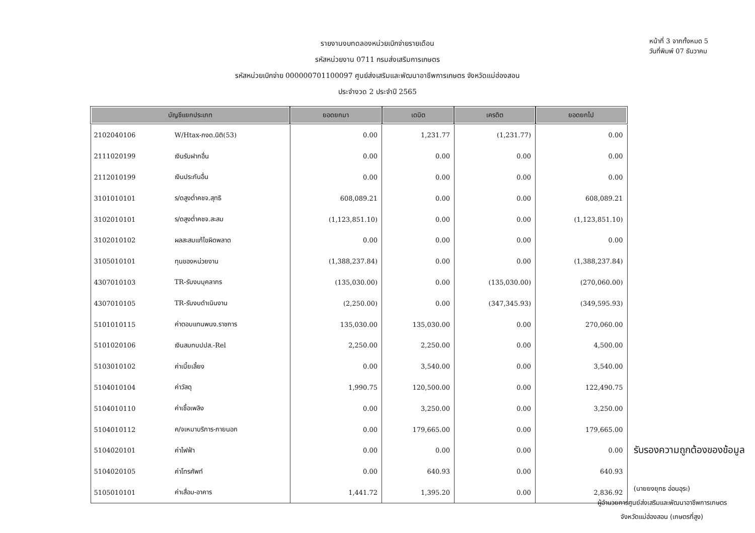รายงานงบทดลองหน่วยเบิกจ่ายรายเดือน
รหัสหน่วยงาน 0711 กรมส่งเสริมการเกษตร
รหัสหน่วยเบิกจ่าย 000000701100097 ศูนย์ส่งเสริมและพัฒนาอาชีพการเกษตร จังหวัดแม่ฮ่องสอน
ประจำงวด 2 ประจำปี 2565
หน้าที่ 3 จากทั้งหมด 5
วันที่พิมพ์ 07 ธันวาคม
| บัญชีแยกประเภท | | ยอดยกมา | เดบิต | เครดิต | ยอดยกไป |
| --- | --- | --- | --- | --- | --- |
| 2102040106 | W/Htax-ภงด.นิติ(53) | 0.00 | 1,231.77 | (1,231.77) | 0.00 |
| 2111020199 | เงินรับฝากอื่น | 0.00 | 0.00 | 0.00 | 0.00 |
| 2112010199 | เงินประกันอื่น | 0.00 | 0.00 | 0.00 | 0.00 |
| 3101010101 | ร/ดสูงต่ำคชจ.สุทธิ | 608,089.21 | 0.00 | 0.00 | 608,089.21 |
| 3102010101 | ร/ดสูงต่ำคชจ.สะสม | (1,123,851.10) | 0.00 | 0.00 | (1,123,851.10) |
| 3102010102 | ผลสะสมแก้ไขผิดพลาด | 0.00 | 0.00 | 0.00 | 0.00 |
| 3105010101 | ทุนของหน่วยงาน | (1,388,237.84) | 0.00 | 0.00 | (1,388,237.84) |
| 4307010103 | TR-รับงบบุคลากร | (135,030.00) | 0.00 | (135,030.00) | (270,060.00) |
| 4307010105 | TR-รับงบดำเนินงาน | (2,250.00) | 0.00 | (347,345.93) | (349,595.93) |
| 5101010115 | ค่าตอบแทนพนง.ราชการ | 135,030.00 | 135,030.00 | 0.00 | 270,060.00 |
| 5101020106 | เงินสมทบปปส.-Rel | 2,250.00 | 2,250.00 | 0.00 | 4,500.00 |
| 5103010102 | ค่าเบี้ยเลี้ยง | 0.00 | 3,540.00 | 0.00 | 3,540.00 |
| 5104010104 | ค่าวัสดุ | 1,990.75 | 120,500.00 | 0.00 | 122,490.75 |
| 5104010110 | ค่าเชื้อเพลิง | 0.00 | 3,250.00 | 0.00 | 3,250.00 |
| 5104010112 | ค/จเหมาบริการ-ภายนอก | 0.00 | 179,665.00 | 0.00 | 179,665.00 |
| 5104020101 | ค่าไฟฟ้า | 0.00 | 0.00 | 0.00 | 0.00 |
| 5104020105 | ค่าโทรศัพท์ | 0.00 | 640.93 | 0.00 | 640.93 |
| 5105010101 | ค่าเสื่อม-อาคาร | 1,441.72 | 1,395.20 | 0.00 | 2,836.92 |
รับรองความถูกต้องของข้อมูล
(นายยงยุทธ อ่อนอุระ)
ผู้อำนวยการศูนย์ส่งเสริมและพัฒนาอาชีพการเกษตร
จังหวัดแม่ฮ่องสอน (เกษตรที่สูง)